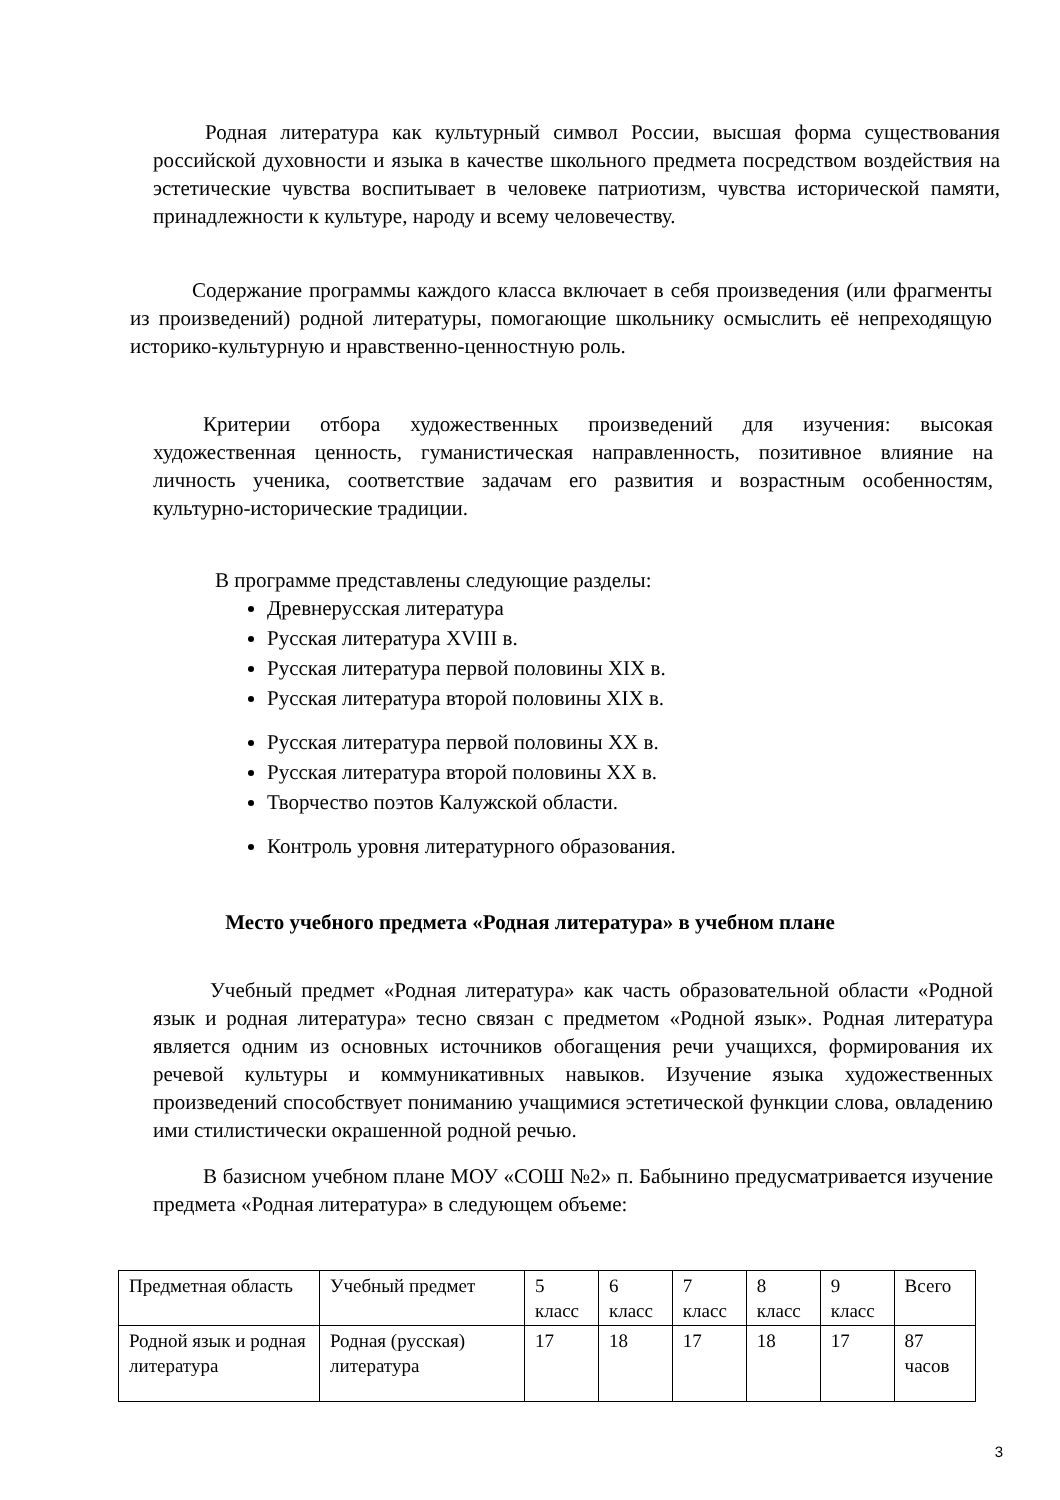Родная литература как культурный символ России, высшая форма существования российской духовности и языка в качестве школьного предмета посредством воздействия на эстетические чувства воспитывает в человеке патриотизм, чувства исторической памяти, принадлежности к культуре, народу и всему человечеству.
Содержание программы каждого класса включает в себя произведения (или фрагменты из произведений) родной литературы, помогающие школьнику осмыслить её непреходящую историко-культурную и нравственно-ценностную роль.
Критерии отбора художественных произведений для изучения: высокая художественная ценность, гуманистическая направленность, позитивное влияние на личность ученика, соответствие задачам его развития и возрастным особенностям, культурно-исторические традиции.
В программе представлены следующие разделы:
Древнерусская литература
Русская литература XVIII в.
Русская литература первой половины XIX в.
Русская литература второй половины XIX в.
Русская литература первой половины XX в.
Русская литература второй половины XX в.
Творчество поэтов Калужской области.
Контроль уровня литературного образования.
Место учебного предмета «Родная литература» в учебном плане
Учебный предмет «Родная литература» как часть образовательной области «Родной язык и родная литература» тесно связан с предметом «Родной язык». Родная литература является одним из основных источников обогащения речи учащихся, формирования их речевой культуры и коммуникативных навыков. Изучение языка художественных произведений способствует пониманию учащимися эстетической функции слова, овладению ими стилистически окрашенной родной речью.
В базисном учебном плане МОУ «СОШ №2» п. Бабынино предусматривается изучение предмета «Родная литература» в следующем объеме:
| Предметная область | Учебный предмет | 5 класс | 6 класс | 7 класс | 8 класс | 9 класс | Всего |
| Родной язык и родная литература | Родная (русская) литература | 17 | 18 | 17 | 18 | 17 | 87 часов |
3